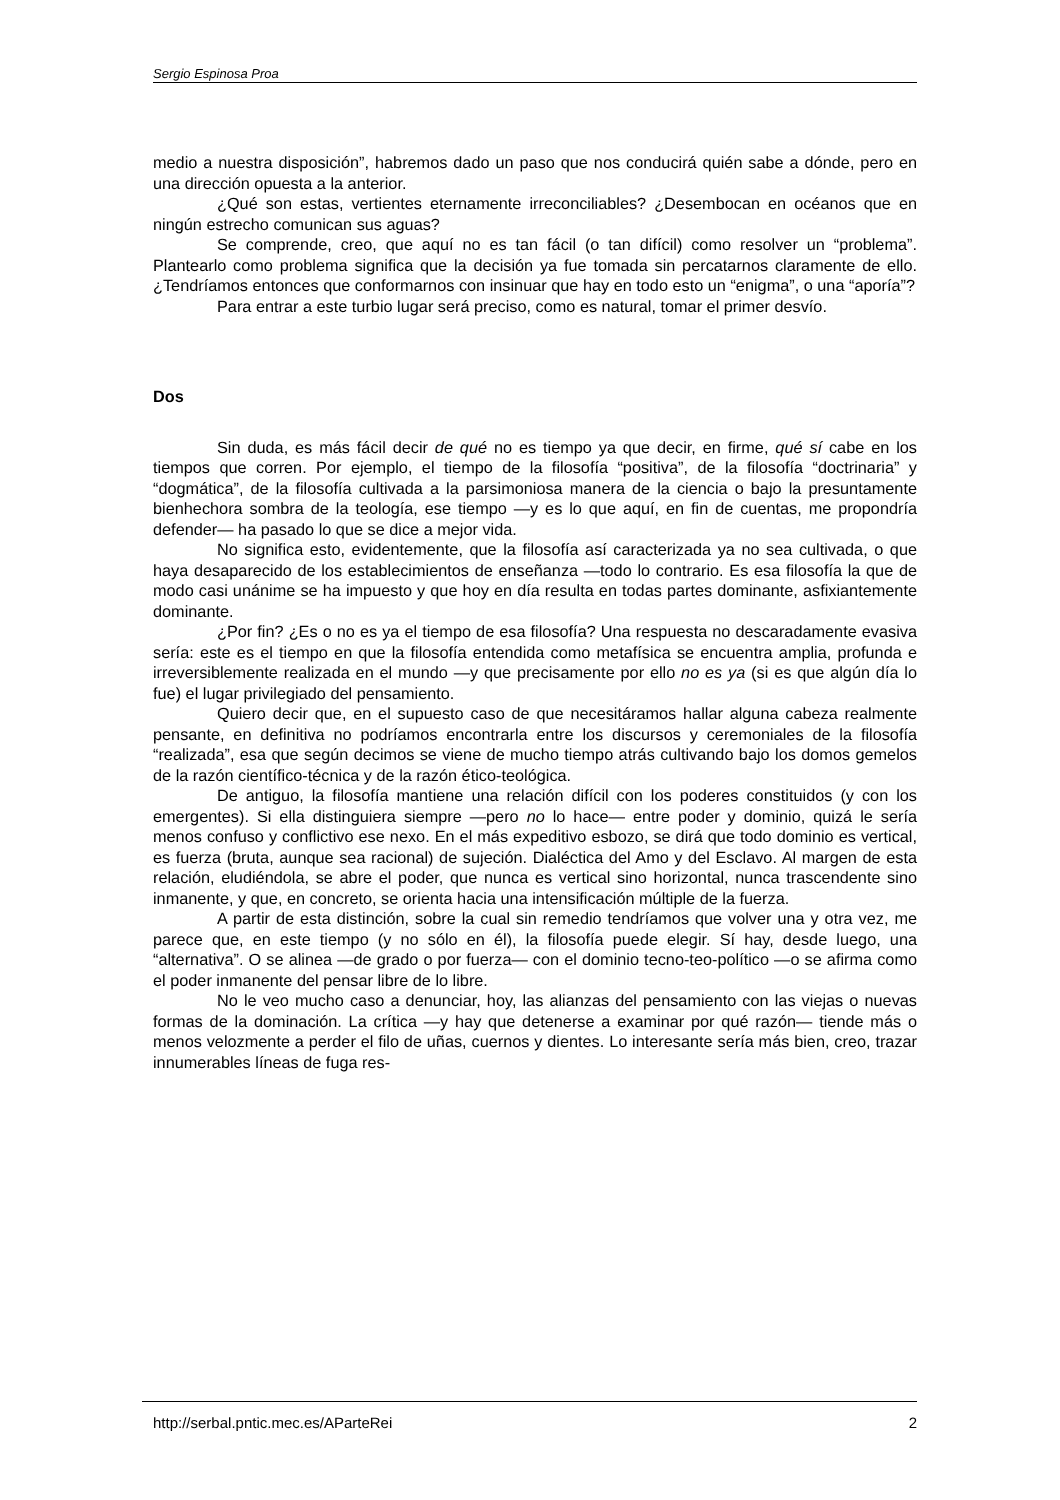Sergio Espinosa Proa
medio a nuestra disposición”, habremos dado un paso que nos conducirá quién sabe a dónde, pero en una dirección opuesta a la anterior.
¿Qué son estas, vertientes eternamente irreconciliables? ¿Desembocan en océanos que en ningún estrecho comunican sus aguas?
Se comprende, creo, que aquí no es tan fácil (o tan difícil) como resolver un “problema”. Plantearlo como problema significa que la decisión ya fue tomada sin percatarnos claramente de ello. ¿Tendríamos entonces que conformarnos con insinuar que hay en todo esto un “enigma”, o una “aporía”?
Para entrar a este turbio lugar será preciso, como es natural, tomar el primer desvío.
Dos
Sin duda, es más fácil decir de qué no es tiempo ya que decir, en firme, qué sí cabe en los tiempos que corren. Por ejemplo, el tiempo de la filosofía “positiva”, de la filosofía “doctrinaria” y “dogmática”, de la filosofía cultivada a la parsimoniosa manera de la ciencia o bajo la presuntamente bienhechora sombra de la teología, ese tiempo —y es lo que aquí, en fin de cuentas, me propondría defender— ha pasado lo que se dice a mejor vida.
No significa esto, evidentemente, que la filosofía así caracterizada ya no sea cultivada, o que haya desaparecido de los establecimientos de enseñanza —todo lo contrario. Es esa filosofía la que de modo casi unánime se ha impuesto y que hoy en día resulta en todas partes dominante, asfixiantemente dominante.
¿Por fin? ¿Es o no es ya el tiempo de esa filosofía? Una respuesta no descaradamente evasiva sería: este es el tiempo en que la filosofía entendida como metafísica se encuentra amplia, profunda e irreversiblemente realizada en el mundo —y que precisamente por ello no es ya (si es que algún día lo fue) el lugar privilegiado del pensamiento.
Quiero decir que, en el supuesto caso de que necesitáramos hallar alguna cabeza realmente pensante, en definitiva no podríamos encontrarla entre los discursos y ceremoniales de la filosofía “realizada”, esa que según decimos se viene de mucho tiempo atrás cultivando bajo los domos gemelos de la razón científico-técnica y de la razón ético-teológica.
De antiguo, la filosofía mantiene una relación difícil con los poderes constituidos (y con los emergentes). Si ella distinguiera siempre —pero no lo hace— entre poder y dominio, quizá le sería menos confuso y conflictivo ese nexo. En el más expeditivo esbozo, se dirá que todo dominio es vertical, es fuerza (bruta, aunque sea racional) de sujeción. Dialéctica del Amo y del Esclavo. Al margen de esta relación, eludiéndola, se abre el poder, que nunca es vertical sino horizontal, nunca trascendente sino inmanente, y que, en concreto, se orienta hacia una intensificación múltiple de la fuerza.
A partir de esta distinción, sobre la cual sin remedio tendríamos que volver una y otra vez, me parece que, en este tiempo (y no sólo en él), la filosofía puede elegir. Sí hay, desde luego, una “alternativa”. O se alinea —de grado o por fuerza— con el dominio tecno-teo-político —o se afirma como el poder inmanente del pensar libre de lo libre.
No le veo mucho caso a denunciar, hoy, las alianzas del pensamiento con las viejas o nuevas formas de la dominación. La crítica —y hay que detenerse a examinar por qué razón— tiende más o menos velozmente a perder el filo de uñas, cuernos y dientes. Lo interesante sería más bien, creo, trazar innumerables líneas de fuga res-
http://serbal.pntic.mec.es/AParteRei 2